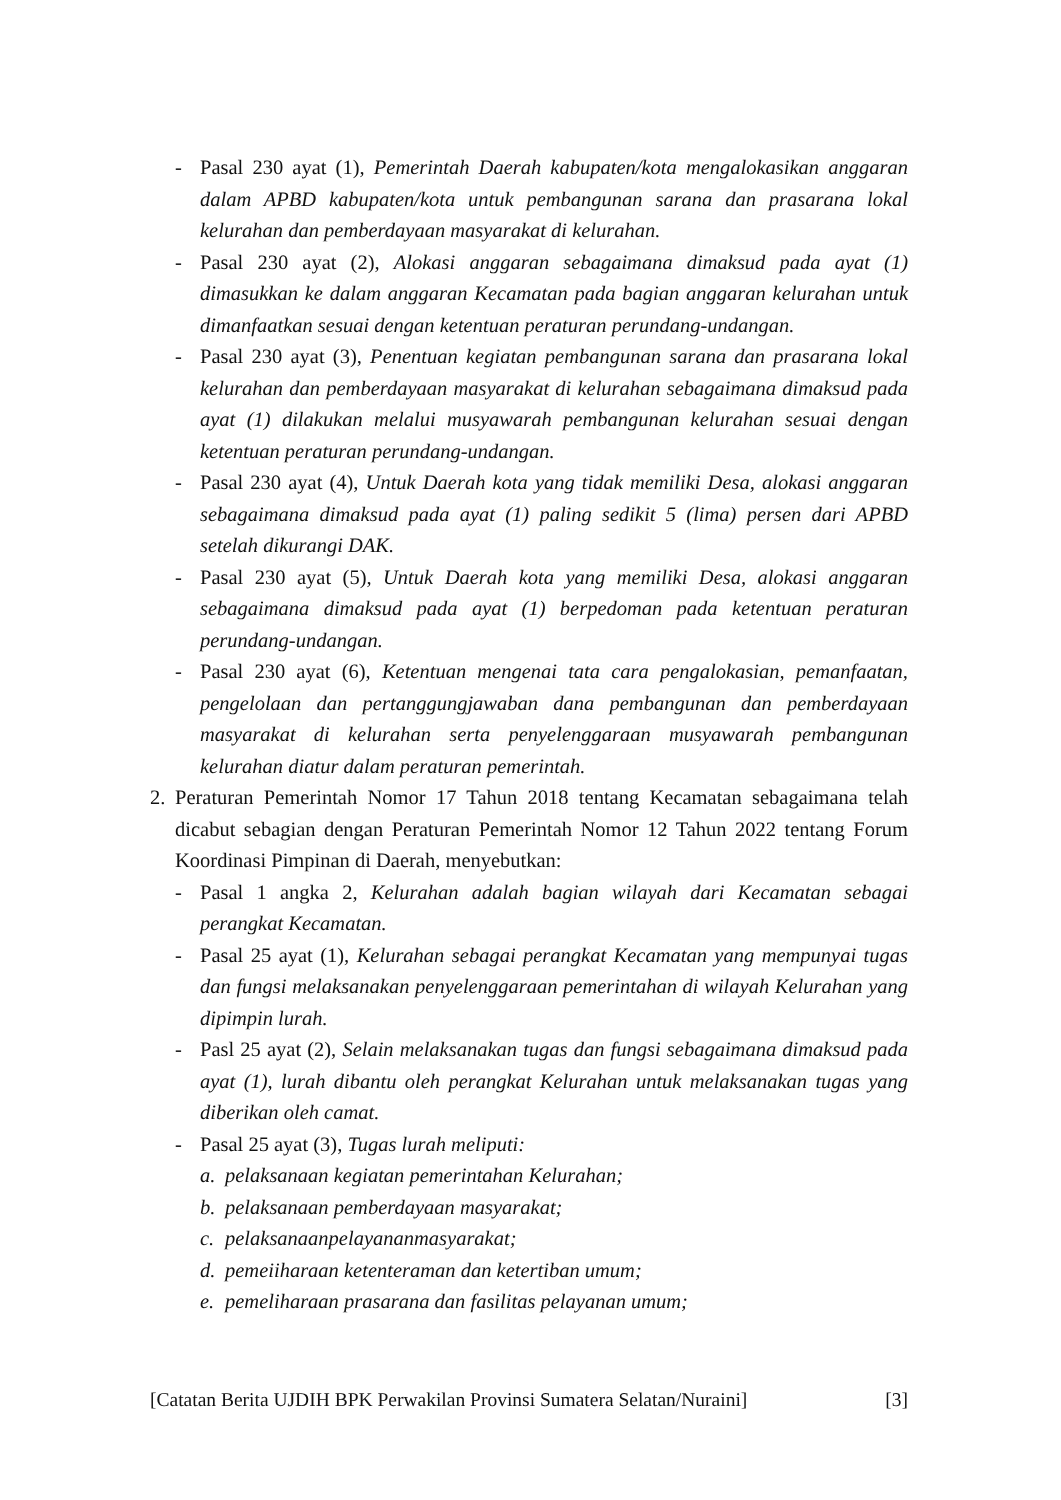- Pasal 230 ayat (1), Pemerintah Daerah kabupaten/kota mengalokasikan anggaran dalam APBD kabupaten/kota untuk pembangunan sarana dan prasarana lokal kelurahan dan pemberdayaan masyarakat di kelurahan.
- Pasal 230 ayat (2), Alokasi anggaran sebagaimana dimaksud pada ayat (1) dimasukkan ke dalam anggaran Kecamatan pada bagian anggaran kelurahan untuk dimanfaatkan sesuai dengan ketentuan peraturan perundang-undangan.
- Pasal 230 ayat (3), Penentuan kegiatan pembangunan sarana dan prasarana lokal kelurahan dan pemberdayaan masyarakat di kelurahan sebagaimana dimaksud pada ayat (1) dilakukan melalui musyawarah pembangunan kelurahan sesuai dengan ketentuan peraturan perundang-undangan.
- Pasal 230 ayat (4), Untuk Daerah kota yang tidak memiliki Desa, alokasi anggaran sebagaimana dimaksud pada ayat (1) paling sedikit 5 (lima) persen dari APBD setelah dikurangi DAK.
- Pasal 230 ayat (5), Untuk Daerah kota yang memiliki Desa, alokasi anggaran sebagaimana dimaksud pada ayat (1) berpedoman pada ketentuan peraturan perundang-undangan.
- Pasal 230 ayat (6), Ketentuan mengenai tata cara pengalokasian, pemanfaatan, pengelolaan dan pertanggungjawaban dana pembangunan dan pemberdayaan masyarakat di kelurahan serta penyelenggaraan musyawarah pembangunan kelurahan diatur dalam peraturan pemerintah.
2. Peraturan Pemerintah Nomor 17 Tahun 2018 tentang Kecamatan sebagaimana telah dicabut sebagian dengan Peraturan Pemerintah Nomor 12 Tahun 2022 tentang Forum Koordinasi Pimpinan di Daerah, menyebutkan:
- Pasal 1 angka 2, Kelurahan adalah bagian wilayah dari Kecamatan sebagai perangkat Kecamatan.
- Pasal 25 ayat (1), Kelurahan sebagai perangkat Kecamatan yang mempunyai tugas dan fungsi melaksanakan penyelenggaraan pemerintahan di wilayah Kelurahan yang dipimpin lurah.
- Pasl 25 ayat (2), Selain melaksanakan tugas dan fungsi sebagaimana dimaksud pada ayat (1), lurah dibantu oleh perangkat Kelurahan untuk melaksanakan tugas yang diberikan oleh camat.
- Pasal 25 ayat (3), Tugas lurah meliputi:
a. pelaksanaan kegiatan pemerintahan Kelurahan;
b. pelaksanaan pemberdayaan masyarakat;
c. pelaksanaanpelayananmasyarakat;
d. pemeiiharaan ketenteraman dan ketertiban umum;
e. pemeliharaan prasarana dan fasilitas pelayanan umum;
[Catatan Berita UJDIH BPK Perwakilan Provinsi Sumatera Selatan/Nuraini] [3]